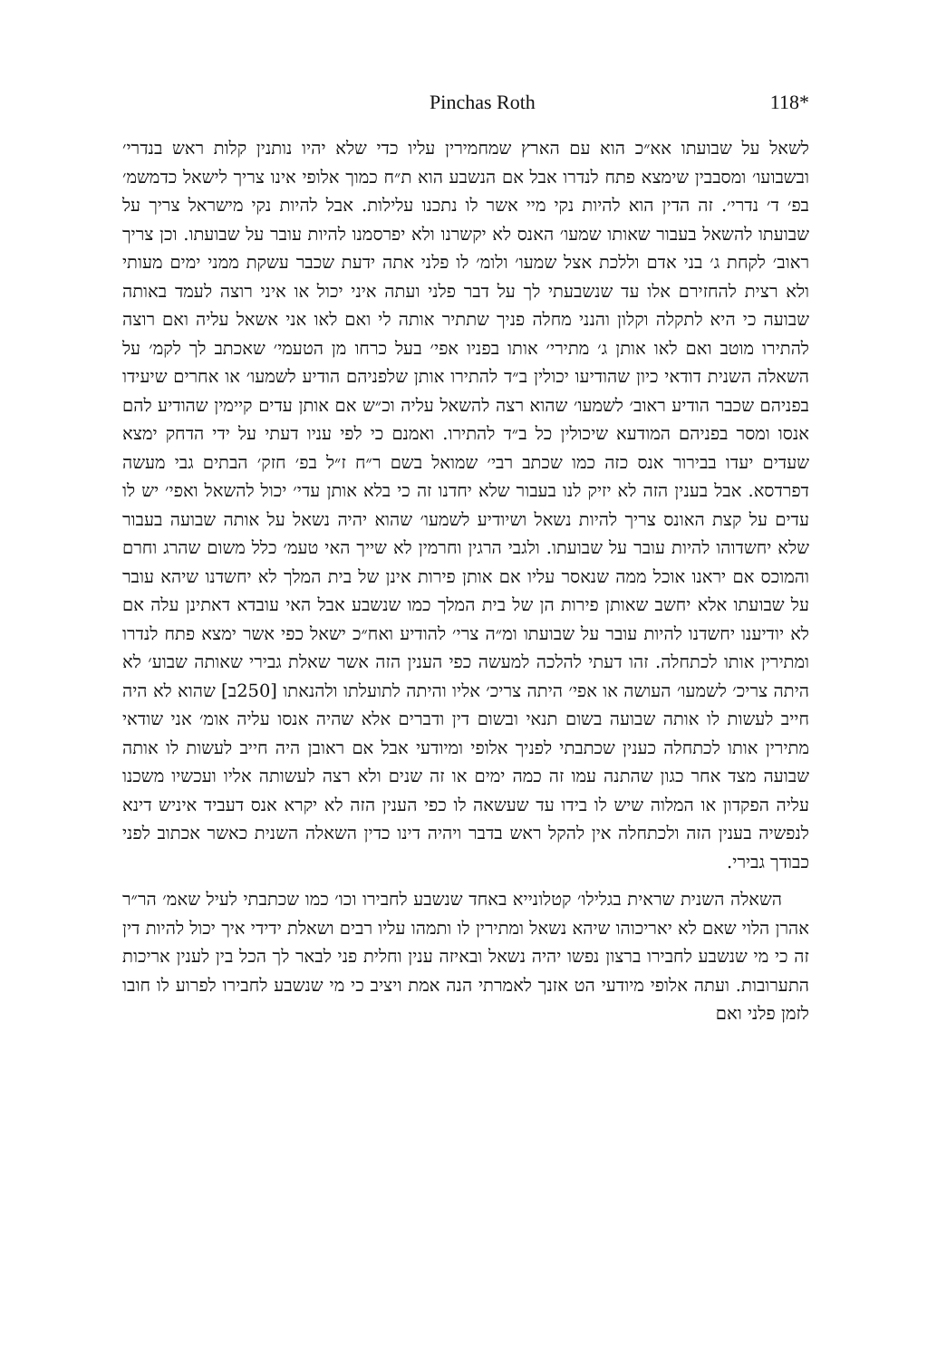Pinchas Roth 118*
לשאל על שבועתו אא״כ הוא עם הארץ שמחמירין עליו כדי שלא יהיו נותנין קלות ראש בנדרי׳ ובשבועו׳ ומסבבין שימצא פתח לנדרו אבל אם הנשבע הוא ת״ח כמוך אלופי אינו צריך לישאל כדמשמ׳ בפ׳ ד׳ נדרי׳. זה הדין הוא להיות נקי מיי אשר לו נתכנו עלילות. אבל להיות נקי מישראל צריך על שבועתו להשאל בעבור שאותו שמעו׳ האנס לא יקשרנו ולא יפרסמנו להיות עובר על שבועתו. וכן צריך ראוב׳ לקחת ג׳ בני אדם וללכת אצל שמעו׳ ולומ׳ לו פלני אתה ידעת שכבר עשקת ממני ימים מעותי ולא רצית להחזירם אלו עד שנשבעתי לך על דבר פלני ועתה איני יכול או איני רוצה לעמד באותה שבועה כי היא לתקלה וקלון והנני מחלה פניך שתתיר אותה לי ואם לאו אני אשאל עליה ואם רוצה להתירו מוטב ואם לאו אותן ג׳ מתירי׳ אותו בפניו אפי׳ בעל כרחו מן הטעמי׳ שאכתב לך לקמ׳ על השאלה השנית דודאי כיון שהודיעו יכולין ב״ד להתירו אותן שלפניהם הודיע לשמעו׳ או אחרים שיעידו בפניהם שכבר הודיע ראוב׳ לשמעו׳ שהוא רצה להשאל עליה וכ״ש אם אותן עדים קיימין שהודיע להם אנסו ומסר בפניהם המודעא שיכולין כל ב״ד להתירו. ואמנם כי לפי עניו דעתי על ידי הדחק ימצא שעדים יעדו בבירור אנס כזה כמו שכתב רבי׳ שמואל בשם ר״ח ז״ל בפ׳ חזק׳ הבתים גבי מעשה דפרדסא. אבל בענין הזה לא יזיק לנו בעבור שלא יחדנו זה כי בלא אותן עדי׳ יכול להשאל ואפי׳ יש לו עדים על קצת האונס צריך להיות נשאל ושיודיע לשמעו׳ שהוא יהיה נשאל על אותה שבועה בעבור שלא יחשדוהו להיות עובר על שבועתו. ולגבי הרגין וחרמין לא שייך האי טעמ׳ כלל משום שהרג וחרם והמוכס אם יראנו אוכל ממה שנאסר עליו אם אותן פירות אינן של בית המלך לא יחשדנו שיהא עובר על שבועתו אלא יחשב שאותן פירות הן של בית המלך כמו שנשבע אבל האי עובדא דאתינן עלה אם לא יודיענו יחשדנו להיות עובר על שבועתו ומ״ה צרי׳ להודיע ואח״כ ישאל כפי אשר ימצא פתח לנדרו ומתירין אותו לכתחלה. זהו דעתי להלכה למעשה כפי הענין הזה אשר שאלת גבירי שאותה שבוע׳ לא היתה צריכ׳ לשמעו׳ העושה או אפי׳ היתה צריכ׳ אליו והיתה לתועלתו ולהנאתו [250ב] שהוא לא היה חייב לעשות לו אותה שבועה בשום תנאי ובשום דין ודברים אלא שהיה אנסו עליה אומ׳ אני שודאי מתירין אותו לכתחלה כענין שכתבתי לפניך אלופי ומיודעי אבל אם ראובן היה חייב לעשות לו אותה שבועה מצד אחר כגון שהתנה עמו זה כמה ימים או זה שנים ולא רצה לעשותה אליו ועכשיו משכנו עליה הפקדון או המלוה שיש לו בידו עד שעשאה לו כפי הענין הזה לא יקרא אנס דעביד איניש דינא לנפשיה בענין הזה ולכתחלה אין להקל ראש בדבר ויהיה דינו כדין השאלה השנית כאשר אכתוב לפני כבודך גבירי.
השאלה השנית שראית בגלילו׳ קטלונייא באחד שנשבע לחבירו וכו׳ כמו שכתבתי לעיל שאמ׳ הר״ר אהרן הלוי שאם לא יאריכוהו שיהא נשאל ומתירין לו ותמהו עליו רבים ושאלת ידידי איך יכול להיות דין זה כי מי שנשבע לחבירו ברצון נפשו יהיה נשאל ובאיזה ענין וחלית פני לבאר לך הכל בין לענין אריכות התערובות. ועתה אלופי מיודעי הט אזנך לאמרתי הנה אמת ויציב כי מי שנשבע לחבירו לפרוע לו חובו לזמן פלני ואם